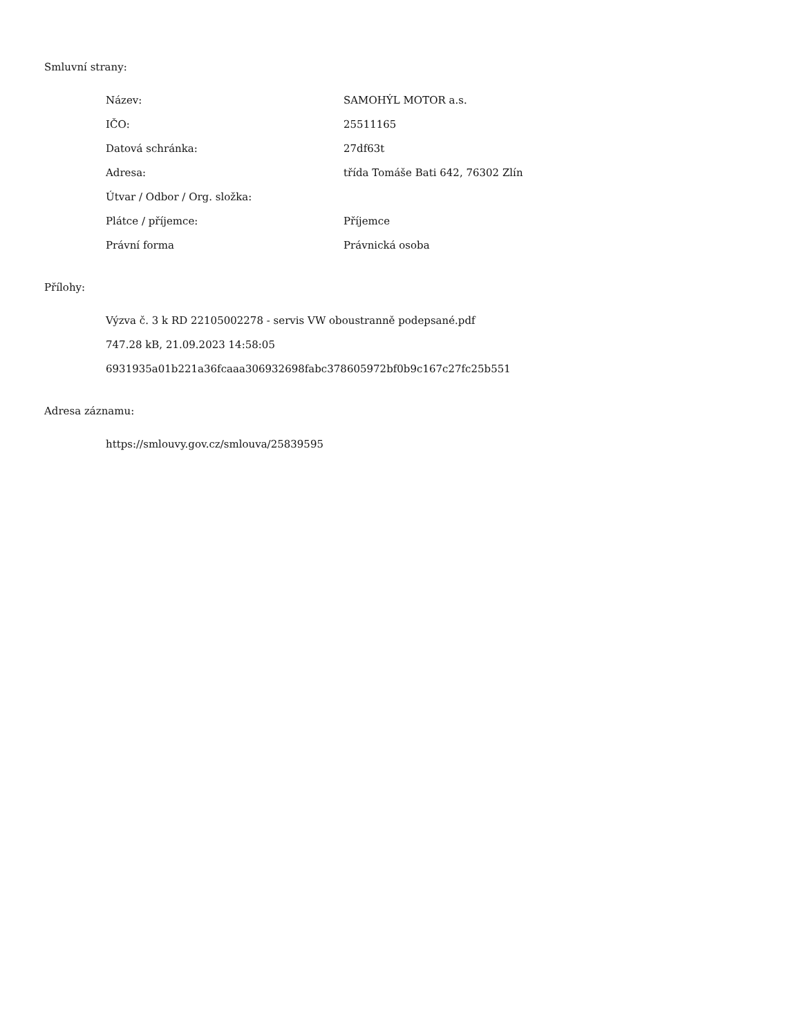Smluvní strany:
| Název: | SAMOHÝL MOTOR a.s. |
| IČO: | 25511165 |
| Datová schránka: | 27df63t |
| Adresa: | třída Tomáše Bati 642, 76302 Zlín |
| Útvar / Odbor / Org. složka: | |
| Plátce / příjemce: | Příjemce |
| Právní forma | Právnická osoba |
Přílohy:
Výzva č. 3 k RD 22105002278 - servis VW oboustranně podepsané.pdf
747.28 kB, 21.09.2023 14:58:05
6931935a01b221a36fcaaa306932698fabc378605972bf0b9c167c27fc25b551
Adresa záznamu:
https://smlouvy.gov.cz/smlouva/25839595